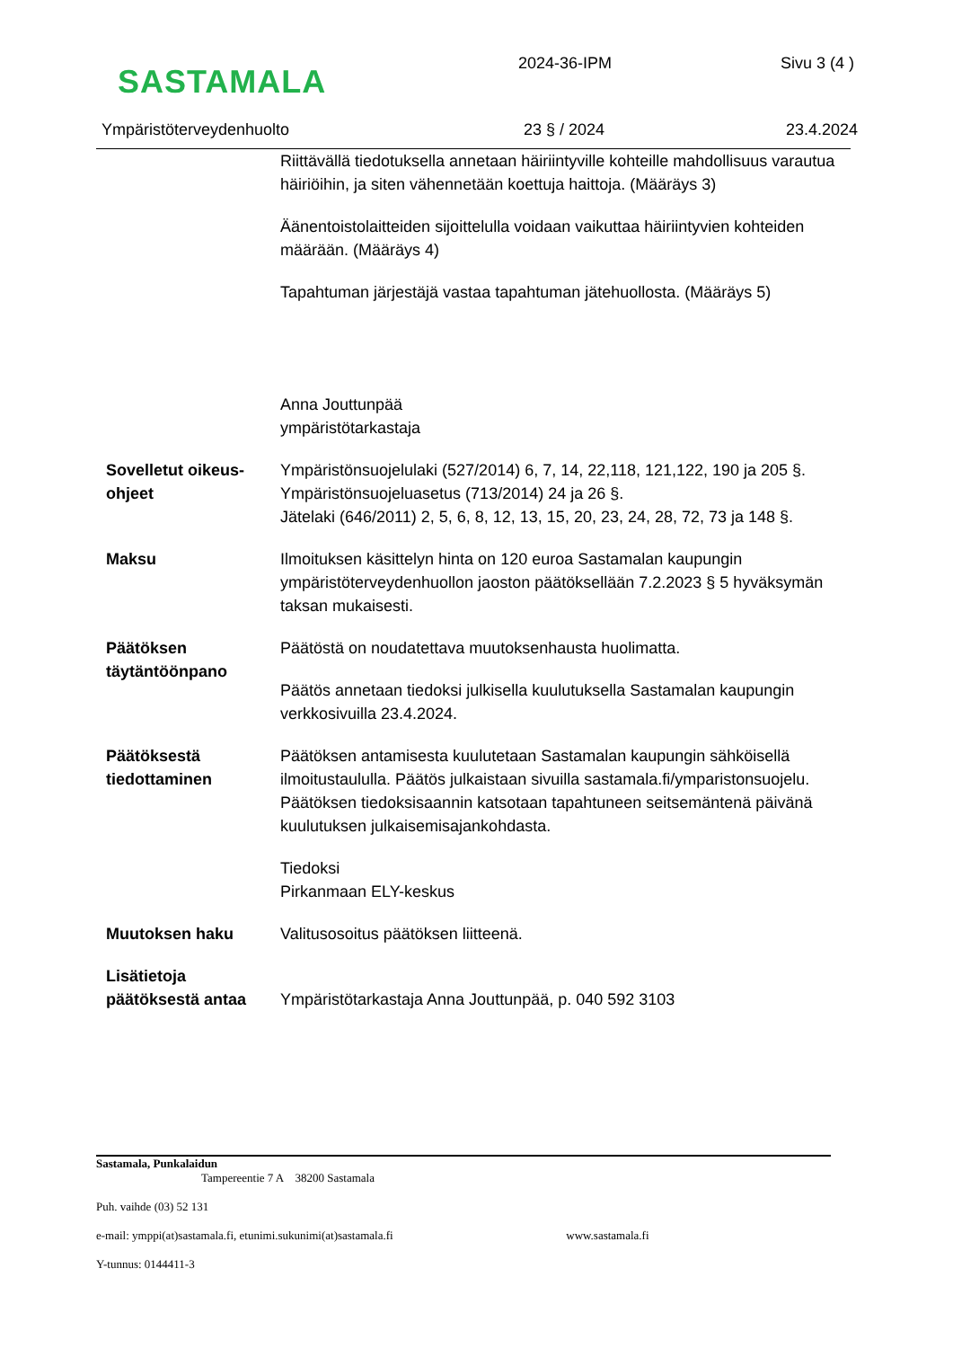SASTAMALA
2024-36-IPM Sivu 3 (4 )
Ympäristöterveydenhuolto 23 § / 2024 23.4.2024
Riittävällä tiedotuksella annetaan häiriintyville kohteille mahdollisuus varautua häiriöihin, ja siten vähennetään koettuja haittoja. (Määräys 3)
Äänentoistolaitteiden sijoittelulla voidaan vaikuttaa häiriintyvien kohteiden määrään. (Määräys 4)
Tapahtuman järjestäjä vastaa tapahtuman jätehuollosta. (Määräys 5)
Anna Jouttunpää
ympäristötarkastaja
Sovelletut oikeus-ohjeet
Ympäristönsuojelulaki (527/2014) 6, 7, 14, 22,118, 121,122, 190 ja 205 §.
Ympäristönsuojeluasetus (713/2014) 24 ja 26 §.
Jätelaki (646/2011) 2, 5, 6, 8, 12, 13, 15, 20, 23, 24, 28, 72, 73 ja 148 §.
Maksu Ilmoituksen käsittelyn hinta on 120 euroa Sastamalan kaupungin ympäristöterveydenhuollon jaoston päätöksellään 7.2.2023 § 5 hyväksymän taksan mukaisesti.
Päätöksen täytäntöönpano
Päätöstä on noudatettava muutoksenhausta huolimatta.
Päätös annetaan tiedoksi julkisella kuulutuksella Sastamalan kaupungin verkkosivuilla 23.4.2024.
Päätöksestä tiedottaminen
Päätöksen antamisesta kuulutetaan Sastamalan kaupungin sähköisellä ilmoitustaululla. Päätös julkaistaan sivuilla sastamala.fi/ymparistonsuojelu. Päätöksen tiedoksisaannin katsotaan tapahtuneen seitsemäntenä päivänä kuulutuksen julkaisemisajankohdasta.
Tiedoksi
Pirkanmaan ELY-keskus
Muutoksen haku Valitusosoitus päätöksen liitteenä.
Lisätietoja päätöksestä antaa
Ympäristötarkastaja Anna Jouttunpää, p. 040 592 3103
Sastamala, Punkalaidun
Tampereentie 7 A 38200 Sastamala
Puh. vaihde (03) 52 131
e-mail: ymppi(at)sastamala.fi, etunimi.sukunimi(at)sastamala.fi www.sastamala.fi
Y-tunnus: 0144411-3